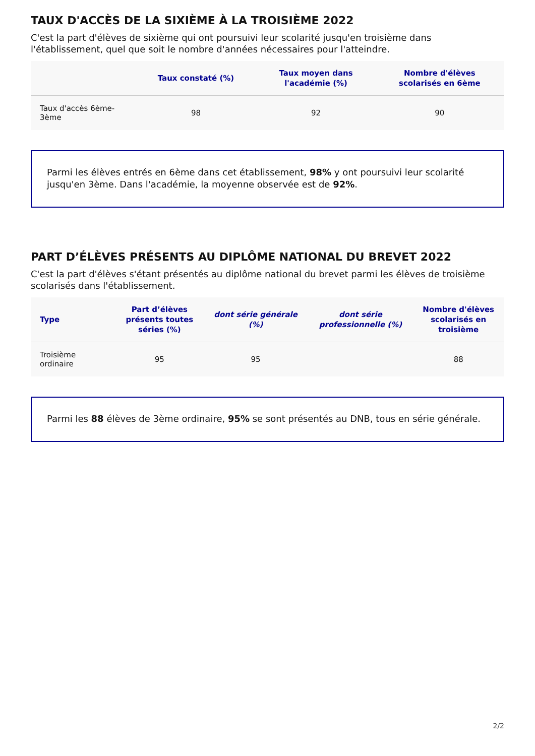TAUX D'ACCÈS DE LA SIXIÈME À LA TROISIÈME 2022
C'est la part d'élèves de sixième qui ont poursuivi leur scolarité jusqu'en troisième dans l'établissement, quel que soit le nombre d'années nécessaires pour l'atteindre.
| | Taux constaté (%) | Taux moyen dans l'académie (%) | Nombre d'élèves scolarisés en 6ème |
| --- | --- | --- | --- |
| Taux d'accès 6ème-3ème | 98 | 92 | 90 |
Parmi les élèves entrés en 6ème dans cet établissement, 98% y ont poursuivi leur scolarité jusqu'en 3ème. Dans l'académie, la moyenne observée est de 92%.
PART D’ÉLÈVES PRÉSENTS AU DIPLÔME NATIONAL DU BREVET 2022
C'est la part d'élèves s'étant présentés au diplôme national du brevet parmi les élèves de troisième scolarisés dans l'établissement.
| Type | Part d’élèves présents toutes séries (%) | dont série générale (%) | dont série professionnelle (%) | Nombre d'élèves scolarisés en troisième |
| --- | --- | --- | --- | --- |
| Troisième ordinaire | 95 | 95 | | 88 |
Parmi les 88 élèves de 3ème ordinaire, 95% se sont présentés au DNB, tous en série générale.
2/2